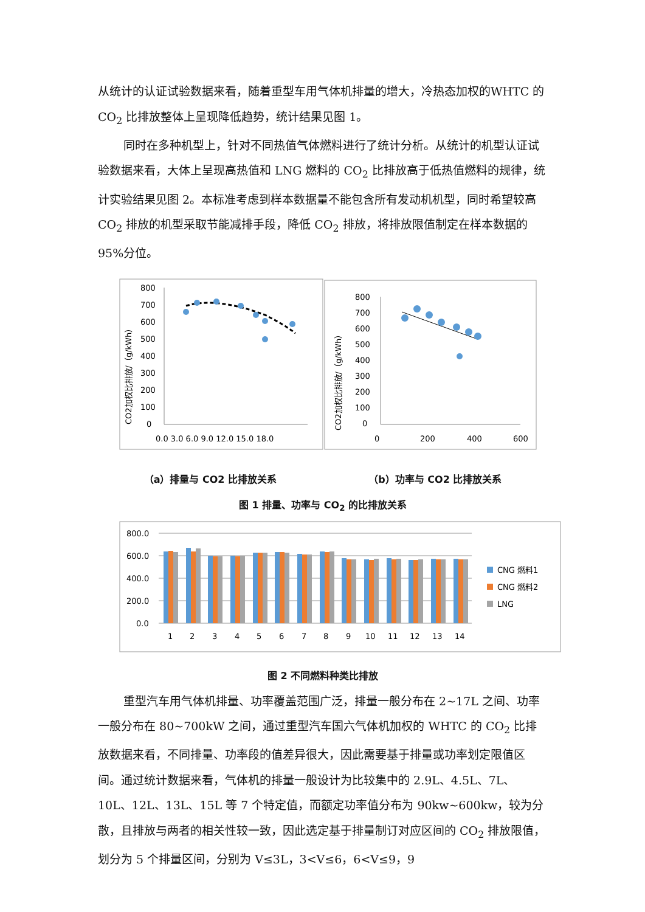从统计的认证试验数据来看，随着重型车用气体机排量的增大，冷热态加权的WHTC 的 CO<sub>2</sub> 比排放整体上呈现降低趋势，统计结果见图 1。
同时在多种机型上，针对不同热值气体燃料进行了统计分析。从统计的机型认证试验数据来看，大体上呈现高热值和 LNG 燃料的 CO<sub>2</sub> 比排放高于低热值燃料的规律，统计实验结果见图 2。本标准考虑到样本数据量不能包含所有发动机机型，同时希望较高 CO<sub>2</sub> 排放的机型采取节能减排手段，降低 CO<sub>2</sub> 排放，将排放限值制定在样本数据的 95%分位。
CO2加权比排放/（g/kWh）
800
700
600
500
400
300
200
100
0
0.0 3.0 6.0 9.0 12.0 15.0 18.0
CO2加权比排放/（g/kWh）
800
700
600
500
400
300
200
100
0
0
200
400
600
（a）排量与 CO2 比排放关系 （b）功率与 CO2 比排放关系
图 1 排量、功率与 CO<sub>2</sub> 的比排放关系
800.0
600.0
400.0
200.0
0.0
1
2
3
4
5
6
7
8
9
10
11
12
13
14
CNG 燃料1
CNG 燃料2
LNG
图 2 不同燃料种类比排放
重型汽车用气体机排量、功率覆盖范围广泛，排量一般分布在 2~17L 之间、功率一般分布在 80~700kW 之间，通过重型汽车国六气体机加权的 WHTC 的 CO<sub>2</sub> 比排放数据来看，不同排量、功率段的值差异很大，因此需要基于排量或功率划定限值区间。通过统计数据来看，气体机的排量一般设计为比较集中的 2.9L、4.5L、7L、10L、12L、13L、15L 等 7 个特定值，而额定功率值分布为 90kw~600kw，较为分散，且排放与两者的相关性较一致，因此选定基于排量制订对应区间的 CO<sub>2</sub> 排放限值，划分为 5 个排量区间，分别为 V≤3L，3<V≤6，6<V≤9，9